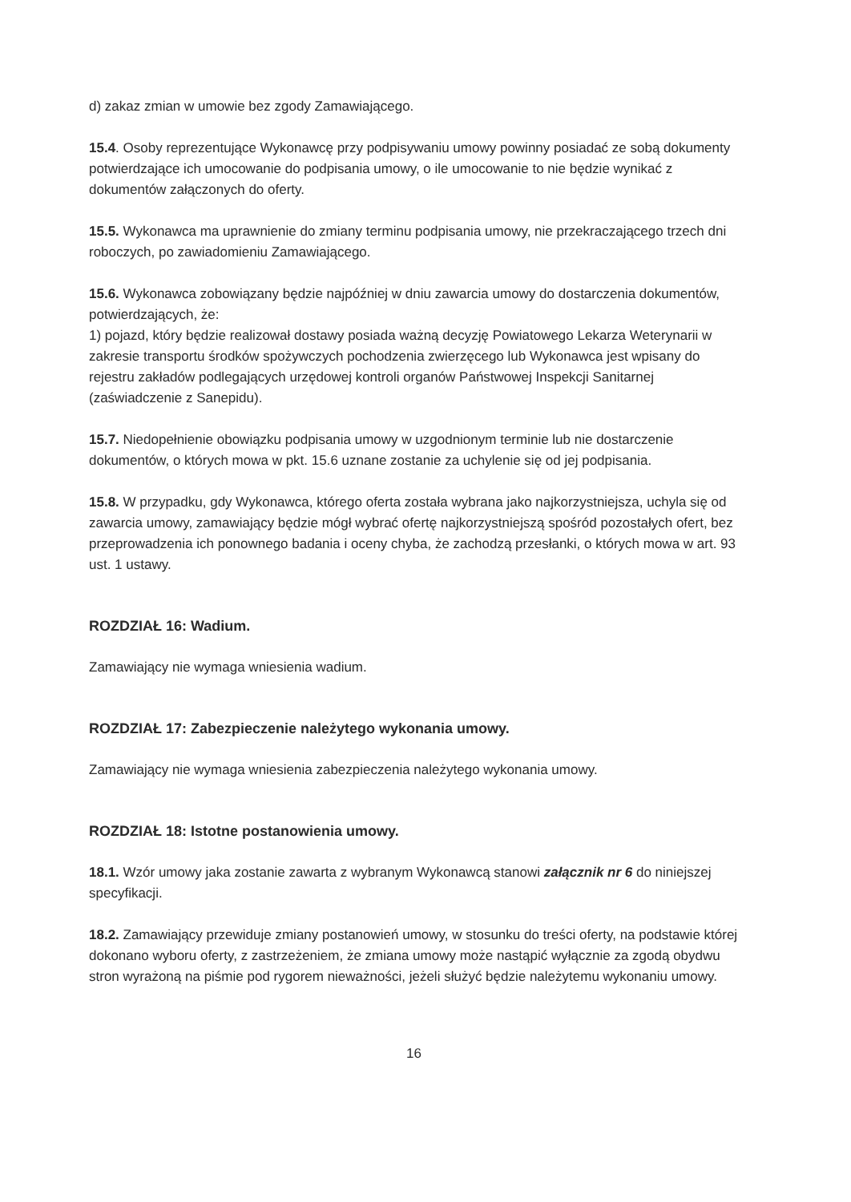d) zakaz zmian w umowie bez zgody Zamawiającego.
15.4. Osoby reprezentujące Wykonawcę przy podpisywaniu umowy powinny posiadać ze sobą dokumenty potwierdzające ich umocowanie do podpisania umowy, o ile umocowanie to nie będzie wynikać z dokumentów załączonych do oferty.
15.5. Wykonawca ma uprawnienie do zmiany terminu podpisania umowy, nie przekraczającego trzech dni roboczych, po zawiadomieniu Zamawiającego.
15.6. Wykonawca zobowiązany będzie najpóźniej w dniu zawarcia umowy do dostarczenia dokumentów, potwierdzających, że:
1) pojazd, który będzie realizował dostawy posiada ważną decyzję Powiatowego Lekarza Weterynarii w zakresie transportu środków spożywczych pochodzenia zwierzęcego lub Wykonawca jest wpisany do rejestru zakładów podlegających urzędowej kontroli organów Państwowej Inspekcji Sanitarnej (zaświadczenie z Sanepidu).
15.7. Niedopełnienie obowiązku podpisania umowy w uzgodnionym terminie lub nie dostarczenie dokumentów, o których mowa w pkt. 15.6 uznane zostanie za uchylenie się od jej podpisania.
15.8. W przypadku, gdy Wykonawca, którego oferta została wybrana jako najkorzystniejsza, uchyla się od zawarcia umowy, zamawiający będzie mógł wybrać ofertę najkorzystniejszą spośród pozostałych ofert, bez przeprowadzenia ich ponownego badania i oceny chyba, że zachodzą przesłanki, o których mowa w art. 93 ust. 1 ustawy.
ROZDZIAŁ 16: Wadium.
Zamawiający nie wymaga wniesienia wadium.
ROZDZIAŁ 17: Zabezpieczenie należytego wykonania umowy.
Zamawiający nie wymaga wniesienia zabezpieczenia należytego wykonania umowy.
ROZDZIAŁ 18: Istotne postanowienia umowy.
18.1. Wzór umowy jaka zostanie zawarta z wybranym Wykonawcą stanowi załącznik nr 6 do niniejszej specyfikacji.
18.2. Zamawiający przewiduje zmiany postanowień umowy, w stosunku do treści oferty, na podstawie której dokonano wyboru oferty, z zastrzeżeniem, że zmiana umowy może nastąpić wyłącznie za zgodą obydwu stron wyrażoną na piśmie pod rygorem nieważności, jeżeli służyć będzie należytemu wykonaniu umowy.
16